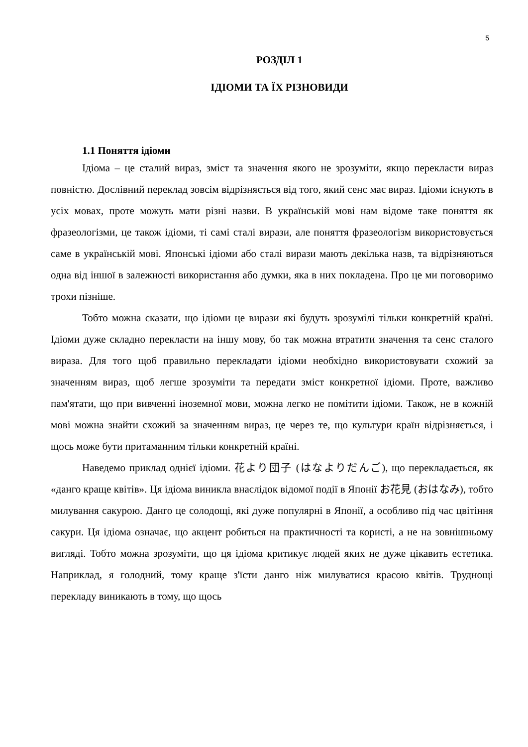5
РОЗДІЛ 1
ІДІОМИ ТА ЇХ РІЗНОВИДИ
1.1 Поняття ідіоми
Ідіома – це сталий вираз, зміст та значення якого не зрозуміти, якщо перекласти вираз повністю. Дослівний переклад зовсім відрізняється від того, який сенс має вираз. Ідіоми існують в усіх мовах, проте можуть мати різні назви. В українській мові нам відоме таке поняття як фразеологізми, це також ідіоми, ті самі сталі вирази, але поняття фразеологізм використовується саме в українській мові. Японські ідіоми або сталі вирази мають декілька назв, та відрізняються одна від іншої в залежності використання або думки, яка в них покладена. Про це ми поговоримо трохи пізніше.
Тобто можна сказати, що ідіоми це вирази які будуть зрозумілі тільки конкретній країні. Ідіоми дуже складно перекласти на іншу мову, бо так можна втратити значення та сенс сталого виразa. Для того щоб правильно перекладати ідіоми необхідно використовувати схожий за значенням вираз, щоб легше зрозуміти та передати зміст конкретної ідіоми. Проте, важливо пам'ятати, що при вивченні іноземної мови, можна легко не помітити ідіоми. Також, не в кожній мові можна знайти схожий за значенням вираз, це через те, що культури країн відрізняється, і щось може бути притаманним тільки конкретній країні.
Наведемо приклад однієї ідіоми. 花より団子 (はなよりだんご), що перекладається, як «данго краще квітів». Ця ідіома виникла внаслідок відомої події в Японії お花見 (おはなみ), тобто милування сакурою. Данго це солодощі, які дуже популярні в Японії, а особливо під час цвітіння сакури. Ця ідіома означає, що акцент робиться на практичності та користі, а не на зовнішньому вигляді. Тобто можна зрозуміти, що ця ідіома критикує людей яких не дуже цікавить естетика. Наприклад, я голодний, тому краще з'їсти данго ніж милуватися красою квітів. Труднощі перекладу виникають в тому, що щось